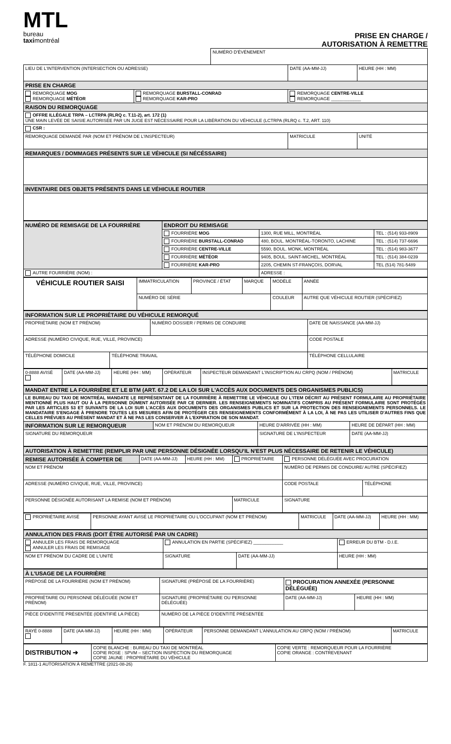MTL
bureau
taximontréal
PRISE EN CHARGE /
AUTORISATION À REMETTRE
| | | NUMÉRO D'ÉVÉNEMENT | | |
| LIEU DE L'INTERVENTION (INTERSECTION OU ADRESSE) | | | DATE (AA-MM-JJ) | HEURE (HH : MM) |
| PRISE EN CHARGE | | | | |
| REMORQUAGE MOG REMORQUAGE MÉTÉOR | REMORQUAGE BURSTALL-CONRAD REMORQUAGE KAR-PRO | | REMORQUAGE CENTRE-VILLE REMORQUAGE ____________ | |
| RAISON DU REMORQUAGE | | | | |
| OFFRE ILLÉGALE TRPA – LCTRPA (RLRQ c. T.11-2), art. 172 (1) UNE MAIN LEVÉE DE SAISIE AUTORISÉE PAR UN JUGE EST NÉCESSAIRE POUR LA LIBÉRATION DU VÉHICULE (LCTRPA (RLRQ c. T.2, ART. 110) | | | | |
| CSR : | | | | |
| REMORQUAGE DEMANDÉ PAR (NOM ET PRÉNOM DE L'INSPECTEUR) | | | MATRICULE | UNITÉ |
| REMARQUES / DOMMAGES PRÉSENTS SUR LE VÉHICULE (SI NÉCÉSSAIRE) | | | | |
| INVENTAIRE DES OBJETS PRÉSENTS DANS LE VÉHICULE ROUTIER | | | | |
| NUMÉRO DE REMISAGE DE LA FOURRIÈRE | ENDROIT DU REMISAGE | | |
| | FOURRIÈRE MOG | 1300, RUE MILL, MONTRÉAL | TEL : (514) 933-8909 |
| | FOURRIÈRE BURSTALL-CONRAD | 480, BOUL. MONTRÉAL-TORONTO, LACHINE | TEL : (514) 737-6696 |
| | FOURRIÈRE CENTRE-VILLE | 5590, BOUL. MONK, MONTRÉAL | TEL : (514) 983-3677 |
| | FOURRIÈRE MÉTÉOR | 9405, BOUL. SAINT-MICHEL, MONTRÉAL | TEL : (514) 384-0239 |
| | FOURRIÈRE KAR-PRO | 2205, CHEMIN ST-FRANÇOIS, DORVAL | TEL (514) 781-5489 |
| AUTRE FOURRIÈRE (NOM) : | | ADRESSE : | |
| VÉHICULE ROUTIER SAISI | IMMATRICULATION | PROVINCE / ÉTAT | MARQUE | MODÈLE | | ANNÉE |
| | NUMÉRO DE SÉRIE | | | COULEUR | AUTRE QUE VÉHICULE ROUTIER (SPÉCIFIEZ) | |
| INFORMATION SUR LE PROPRIÉTAIRE DU VÉHICULE REMORQUÉ | | | | |
| PROPRIÉTAIRE (NOM ET PRÉNOM) | | NUMÉRO DOSSIER / PERMIS DE CONDUIRE | | DATE DE NAISSANCE (AA-MM-JJ) |
| ADRESSE (NUMÉRO CIVIQUE, RUE, VILLE, PROVINCE) | | | | CODE POSTALE |
| TÉLÉPHONE DOMICILE | TÉLÉPHONE TRAVAIL | | TÉLÉPHONE CELLULAIRE | |
| 0-8888 AVISÉ | DATE (AA-MM-JJ) | HEURE (HH : MM) | OPÉRATEUR | INSPECTEUR DEMANDANT L'INSCRIPTION AU CRPQ (NOM / PRÉNOM) | MATRICULE |
| MANDAT ENTRE LA FOURRIÈRE ET LE BTM (ART. 67.2 DE LA LOI SUR L'ACCÈS AUX DOCUMENTS DES ORGANISMES PUBLICS) | | | |
| LE BUREAU DU TAXI DE MONTRÉAL MANDATE LE REPRÉSENTANT DE LA FOURRIÈRE À REMETTRE LE VÉHICULE OU L'ITEM DÉCRIT AU PRÉSENT FORMULAIRE AU PROPRIÉTAIRE MENTIONNÉ PLUS HAUT OU À LA PERSONNE DÛMENT AUTORISÉE PAR CE DERNIER. LES RENSEIGNEMENTS NOMINATIFS COMPRIS AU PRÉSENT FORMULAIRE SONT PROTÉGÉS PAR LES ARTICLES 53 ET SUIVANTS DE LA LOI SUR L'ACCÈS AUX DOCUMENTS DES ORGANISMES PUBLICS ET SUR LA PROTECTION DES RENSEIGNEMENTS PERSONNELS. LE MANDATAIRE S'ENGAGE À PRENDRE TOUTES LES MESURES AFIN DE PROTÉGER CES RENSEIGNEMENTS CONFORMÉMENT À LA LOI, À NE PAS LES UTILISER D'AUTRES FINS QUE CELLES PRÉVUES AU PRÉSENT MANDAT ET À NE PAS LES CONSERVER À L'EXPIRATION DE SON MANDAT. | | | |
| INFORMATION SUR LE REMORQUEUR | NOM ET PRÉNOM DU REMORQUEUR | HEURE D'ARRIVÉE (HH : MM) | HEURE DE DÉPART (HH : MM) |
| SIGNATURE DU REMORQUEUR | | SIGNATURE DE L'INSPECTEUR | DATE (AA-MM-JJ) |
| AUTORISATION À REMETTRE (REMPLIR PAR UNE PERSONNE DÉSIGNÉE LORSQU'IL N'EST PLUS NÉCESSAIRE DE RETENIR LE VÉHICULE) | | | | | |
| REMISE AUTORISÉE À COMPTER DE | DATE (AA-MM-JJ) | HEURE (HH : MM) | PROPRIÉTAIRE | PERSONNE DÉLÉGUÉE AVEC PROCURATION | |
| NOM ET PRÉNOM | | | | NUMÉRO DE PERMIS DE CONDUIRE/ AUTRE (SPÉCIFIEZ) | |
| ADRESSE (NUMÉRO CIVIQUE, RUE, VILLE, PROVINCE) | | | | CODE POSTALE | TÉLÉPHONE |
| PERSONNE DÉSIGNÉE AUTORISANT LA REMISE (NOM ET PRÉNOM) | | | MATRICULE | SIGNATURE | |
| PROPRIÉTAIRE AVISÉ | PERSONNE AYANT AVISÉ LE PROPRIÉTAIRE OU L'OCCUPANT (NOM ET PRÉNOM) | MATRICULE | DATE (AA-MM-JJ) | HEURE (HH : MM) |
| ANNULATION DES FRAIS (DOIT ÊTRE AUTORISÉ PAR UN CADRE) | | | |
| ANNULER LES FRAIS DE REMORQUAGE ANNULER LES FRAIS DE REMISAGE | ANNULATION EN PARTIE (SPÉCIFIEZ) ____________ | | ERREUR DU BTM - D.I.E. |
| NOM ET PRÉNOM DU CADRE DE L'UNITÉ | SIGNATURE | DATE (AA-MM-JJ) | HEURE (HH : MM) |
| À L'USAGE DE LA FOURRIÈRE | | | |
| PRÉPOSÉ DE LA FOURRIÈRE (NOM ET PRÉNOM) | SIGNATURE (PRÉPOSÉ DE LA FOURRIÈRE) | PROCURATION ANNEXÉE (PERSONNE DÉLÉGUÉE) | |
| PROPRIÉTAIRE OU PERSONNE DÉLÉGUÉE (NOM ET PRÉNOM) | SIGNATURE (PROPRIÉTAIRE OU PERSONNE DÉLÉGUÉE) | DATE (AA-MM-JJ) | HEURE (HH : MM) |
| PIÈCE D'IDENTITÉ PRÉSENTÉE (IDENTIFIÉ LA PIÈCE) | NUMÉRO DE LA PIÈCE D'IDENTITÉ PRÉSENTÉE | | |
| RAYÉ 0-8888 | DATE (AA-MM-JJ) | HEURE (HH : MM) | OPÉRATEUR | PERSONNE DEMANDANT L'ANNULATION AU CRPQ (NOM / PRÉNOM) | MATRICULE |
| DISTRIBUTION ➔ | COPIE BLANCHE : BUREAU DU TAXI DE MONTRÉAL COPIE ROSE : SPVM – SECTION INSPECTION DU REMORQUAGE COPIE JAUNE : PROPRIÉTAIRE DU VÉHICULE | COPIE VERTE : REMORQUEUR POUR LA FOURRIÈRE COPIE ORANGE : CONTREVENANT |
F. 1811-1 AUTORISATION À REMETTRE (2021-08-26)